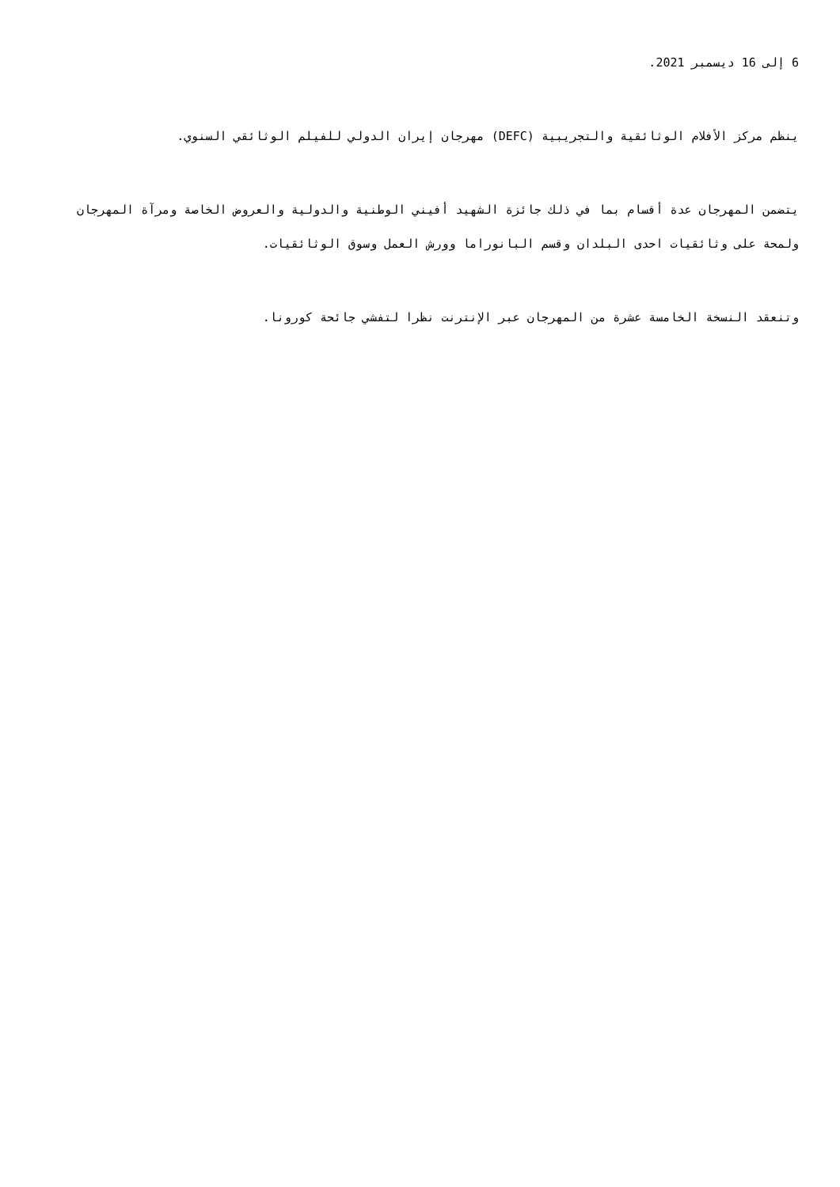6 إلى 16 ديسمبر 2021.
ينظم مركز الأفلام الوثائقية والتجريبية (DEFC) مهرجان إيران الدولي للفيلم الوثائقي السنوي.
يتضمن المهرجان عدة أقسام بما في ذلك جائزة الشهيد أفيني الوطنية والدولية والعروض الخاصة ومرآة المهرجان ولمحة على وثائقيات احدى البلدان وقسم البانوراما وورش العمل وسوق الوثائقيات.
وتنعقد النسخة الخامسة عشرة من المهرجان عبر الإنترنت نظرا لتفشي جائحة كورونا.